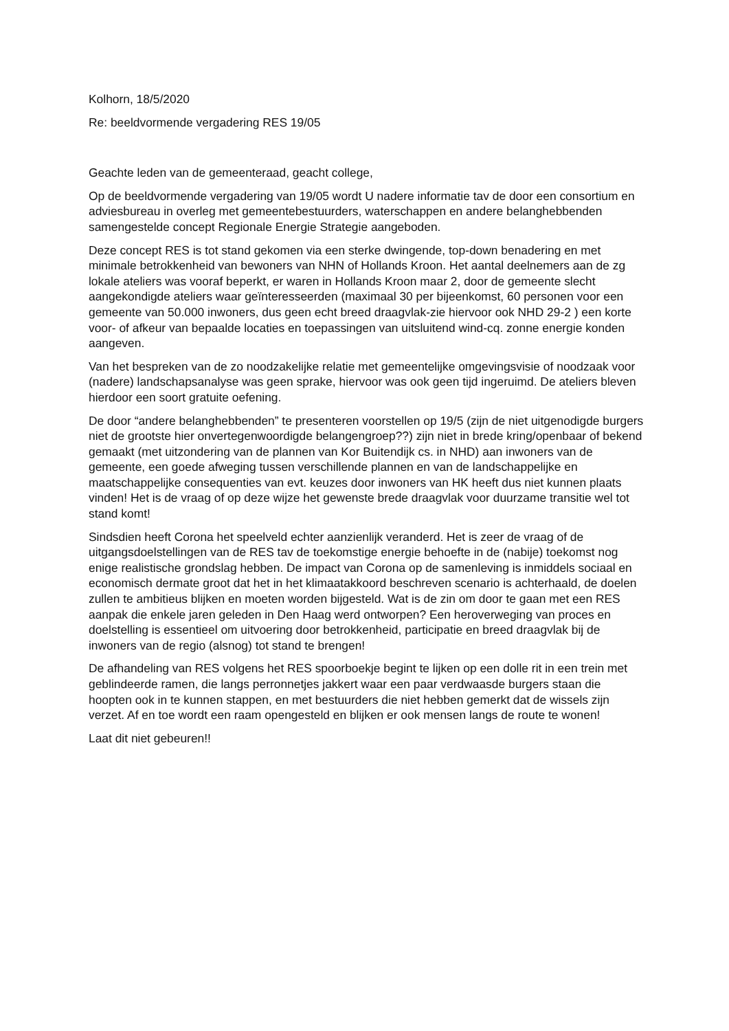Kolhorn, 18/5/2020
Re: beeldvormende vergadering RES 19/05
Geachte leden van de gemeenteraad, geacht college,
Op de beeldvormende vergadering van 19/05 wordt U nadere informatie tav de door een consortium en adviesbureau in overleg met gemeentebestuurders, waterschappen en andere belanghebbenden samengestelde concept Regionale Energie Strategie aangeboden.
Deze concept RES is tot stand gekomen via een sterke dwingende, top-down benadering en met minimale betrokkenheid van bewoners van NHN of Hollands Kroon. Het aantal deelnemers aan de zg lokale ateliers was vooraf beperkt, er waren in Hollands Kroon maar 2, door de gemeente slecht aangekondigde ateliers waar geïnteresseerden (maximaal 30 per bijeenkomst, 60 personen voor een gemeente van 50.000 inwoners, dus geen echt breed draagvlak-zie hiervoor ook NHD 29-2 ) een korte voor- of afkeur van bepaalde locaties en toepassingen van uitsluitend wind-cq. zonne energie konden aangeven.
Van het bespreken van de zo noodzakelijke relatie met gemeentelijke omgevingsvisie of noodzaak voor (nadere) landschapsanalyse was geen sprake, hiervoor was ook geen tijd ingeruimd. De ateliers bleven hierdoor een soort gratuite oefening.
De door “andere belanghebbenden” te presenteren voorstellen op 19/5 (zijn de niet uitgenodigde burgers niet de grootste hier onvertegenwoordigde belangengroep??) zijn niet in brede kring/openbaar of bekend gemaakt (met uitzondering van de plannen van Kor Buitendijk cs. in NHD) aan inwoners van de gemeente, een goede afweging tussen verschillende plannen en van de landschappelijke en maatschappelijke consequenties van evt. keuzes door inwoners van HK heeft dus niet kunnen plaats vinden! Het is de vraag of op deze wijze het gewenste brede draagvlak voor duurzame transitie wel tot stand komt!
Sindsdien heeft Corona het speelveld echter aanzienlijk veranderd. Het is zeer de vraag of de uitgangsdoelstellingen van de RES tav de toekomstige energie behoefte in de (nabije) toekomst nog enige realistische grondslag hebben. De impact van Corona op de samenleving is inmiddels sociaal en economisch dermate groot dat het in het klimaatakkoord beschreven scenario is achterhaald, de doelen zullen te ambitieus blijken en moeten worden bijgesteld. Wat is de zin om door te gaan met een RES aanpak die enkele jaren geleden in Den Haag werd ontworpen? Een heroverweging van proces en doelstelling is essentieel om uitvoering door betrokkenheid, participatie en breed draagvlak bij de inwoners van de regio (alsnog) tot stand te brengen!
De afhandeling van RES volgens het RES spoorboekje begint te lijken op een dolle rit in een trein met geblindeerde ramen, die langs perronnetjes jakkert waar een paar verdwaasde burgers staan die hoopten ook in te kunnen stappen, en met bestuurders die niet hebben gemerkt dat de wissels zijn verzet. Af en toe wordt een raam opengesteld en blijken er ook mensen langs de route te wonen!
Laat dit niet gebeuren!!